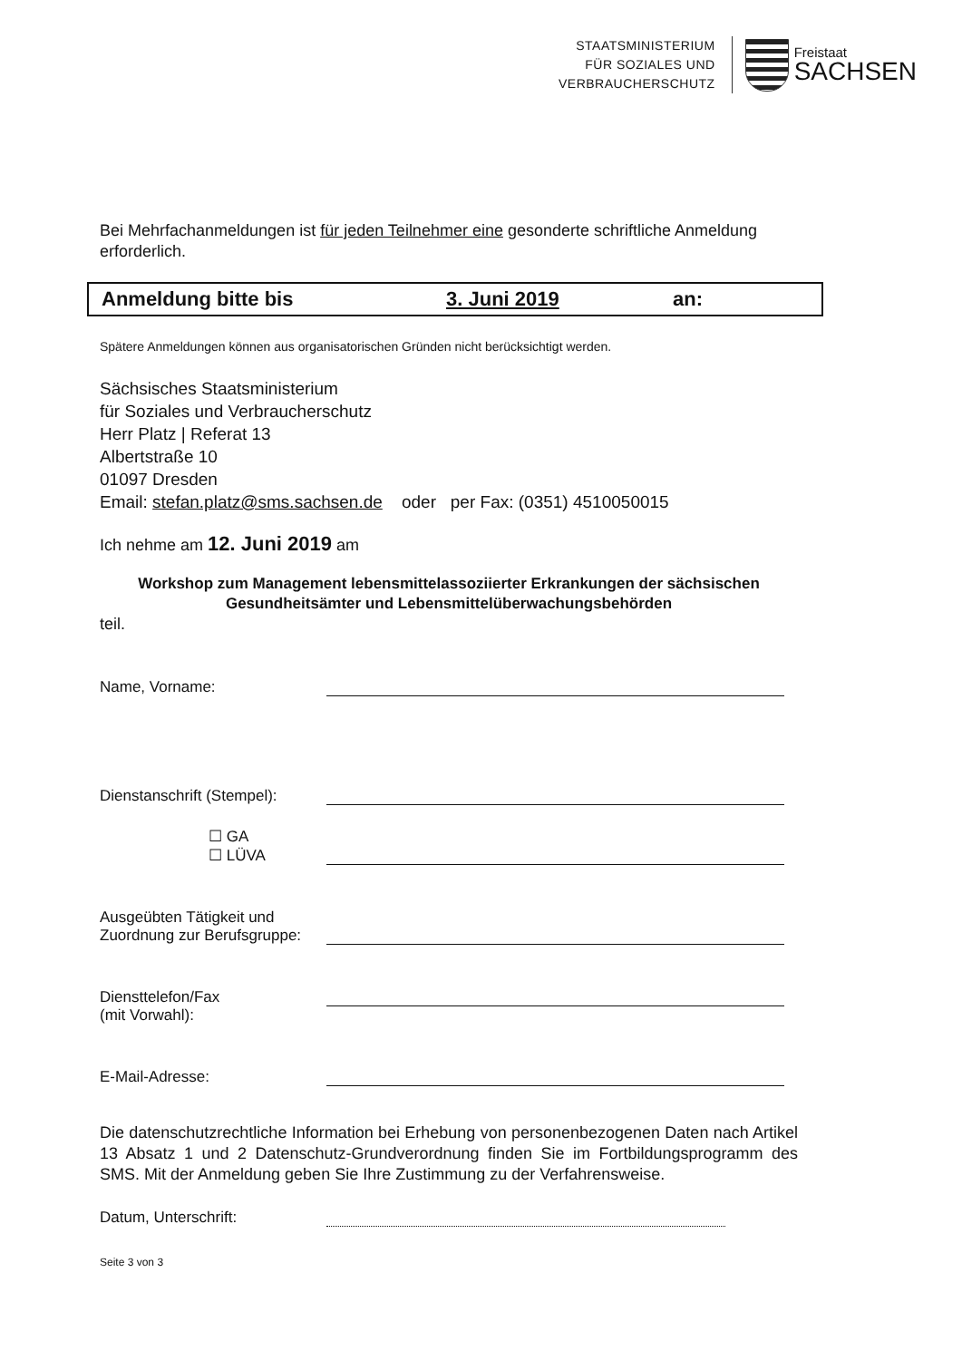STAATSMINISTERIUM
FÜR SOZIALES UND
VERBRAUCHERSCHUTZ
Freistaat
SACHSEN
Bei Mehrfachanmeldungen ist für jeden Teilnehmer eine gesonderte schriftliche Anmeldung erforderlich.
Anmeldung bitte bis 3. Juni 2019 an:
Spätere Anmeldungen können aus organisatorischen Gründen nicht berücksichtigt werden.
Sächsisches Staatsministerium
für Soziales und Verbraucherschutz
Herr Platz | Referat 13
Albertstraße 10
01097 Dresden
Email: stefan.platz@sms.sachsen.de oder per Fax: (0351) 4510050015
Ich nehme am 12. Juni 2019 am
Workshop zum Management lebensmittelassoziierter Erkrankungen der sächsischen Gesundheitsämter und Lebensmittelüberwachungsbehörden
teil.
Name, Vorname:
Dienstanschrift (Stempel):
☐ GA
☐ LÜVA
Ausgeübten Tätigkeit und
Zuordnung zur Berufsgruppe:
Diensttelefon/Fax
(mit Vorwahl):
E-Mail-Adresse:
Die datenschutzrechtliche Information bei Erhebung von personenbezogenen Daten nach Artikel 13 Absatz 1 und 2 Datenschutz-Grundverordnung finden Sie im Fortbildungsprogramm des SMS. Mit der Anmeldung geben Sie Ihre Zustimmung zu der Verfahrensweise.
Datum, Unterschrift:
Seite 3 von 3